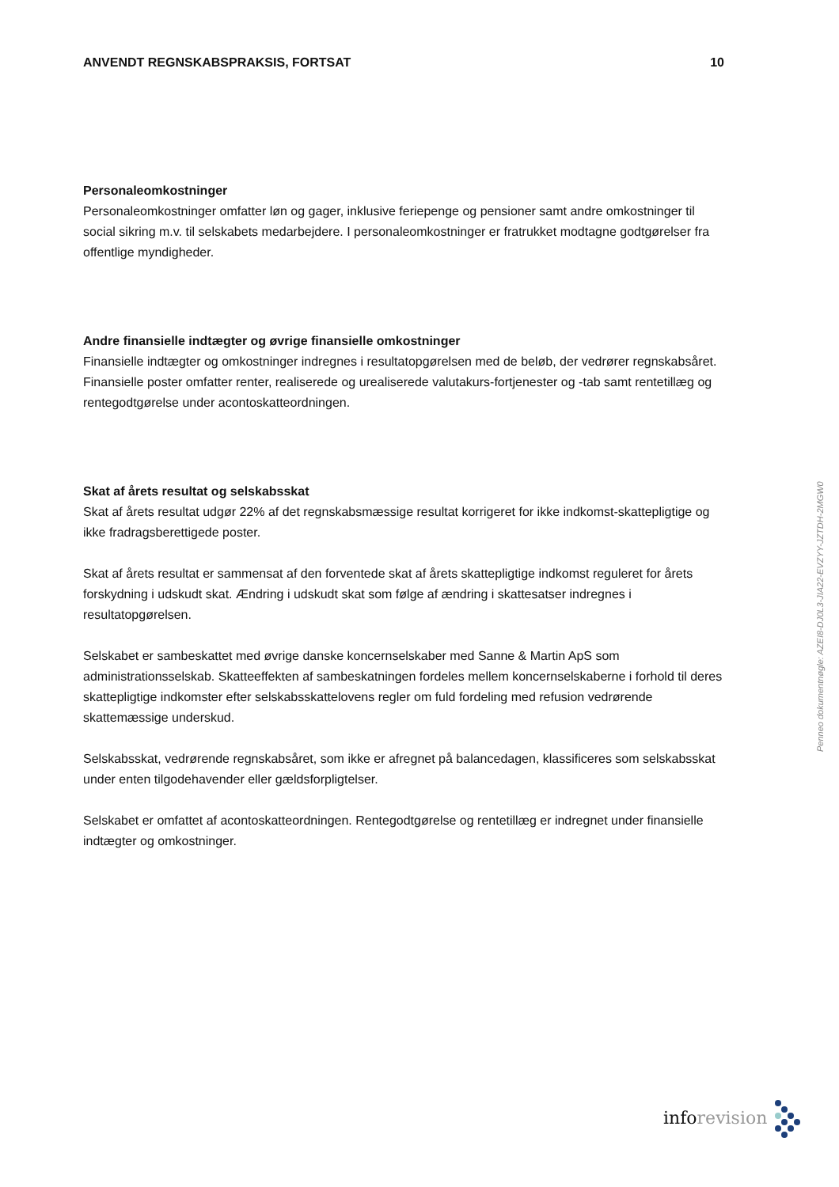ANVENDT REGNSKABSPRAKSIS, FORTSAT 10
Personaleomkostninger
Personaleomkostninger omfatter løn og gager, inklusive feriepenge og pensioner samt andre omkostninger til social sikring m.v. til selskabets medarbejdere. I personaleomkostninger er fratrukket modtagne godtgørelser fra offentlige myndigheder.
Andre finansielle indtægter og øvrige finansielle omkostninger
Finansielle indtægter og omkostninger indregnes i resultatopgørelsen med de beløb, der vedrører regnskabsåret. Finansielle poster omfatter renter, realiserede og urealiserede valutakurs-fortjenester og -tab samt rentetillæg og rentegodtgørelse under acontoskatteordningen.
Skat af årets resultat og selskabsskat
Skat af årets resultat udgør 22% af det regnskabsmæssige resultat korrigeret for ikke indkomst-skattepligtige og ikke fradragsberettigede poster.
Skat af årets resultat er sammensat af den forventede skat af årets skattepligtige indkomst reguleret for årets forskydning i udskudt skat. Ændring i udskudt skat som følge af ændring i skattesatser indregnes i resultatopgørelsen.
Selskabet er sambeskattet med øvrige danske koncernselskaber med Sanne & Martin ApS som administrationsselskab. Skatteeffekten af sambeskatningen fordeles mellem koncernselskaberne i forhold til deres skattepligtige indkomster efter selskabsskattelovens regler om fuld fordeling med refusion vedrørende skattemæssige underskud.
Selskabsskat, vedrørende regnskabsåret, som ikke er afregnet på balancedagen, klassificeres som selskabsskat under enten tilgodehavender eller gældsforpligtelser.
Selskabet er omfattet af acontoskatteordningen. Rentegodtgørelse og rentetillæg er indregnet under finansielle indtægter og omkostninger.
Penneo dokumentnøgle: AZEI8-DJ0L3-JIA22-EVZYY-JZTDH-2MGW0
inforevision